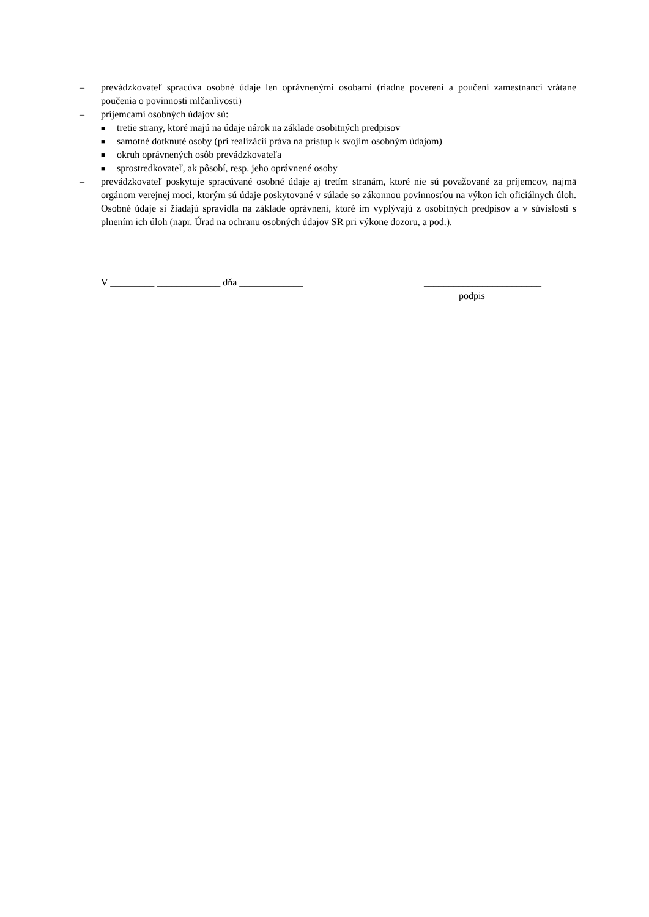– prevádzkovateľ spracúva osobné údaje len oprávnenými osobami (riadne poverení a poučení zamestnanci vrátane poučenia o povinnosti mlčanlivosti)
– príjemcami osobných údajov sú:
■
tretie strany, ktoré majú na údaje nárok na základe osobitných predpisov
■
samotné dotknuté osoby (pri realizácii práva na prístup k svojim osobným údajom)
■
okruh oprávnených osôb prevádzkovateľa
■
sprostredkovateľ, ak pôsobí, resp. jeho oprávnené osoby
– prevádzkovateľ poskytuje spracúvané osobné údaje aj tretím stranám, ktoré nie sú považované za príjemcov, najmä orgánom verejnej moci, ktorým sú údaje poskytované v súlade so zákonnou povinnosťou na výkon ich oficiálnych úloh. Osobné údaje si žiadajú spravidla na základe oprávnení, ktoré im vyplývajú z osobitných predpisov a v súvislosti s plnením ich úloh (napr. Úrad na ochranu osobných údajov SR pri výkone dozoru, a pod.).
V _________ _____________ dňa _____________ ________________________
podpis